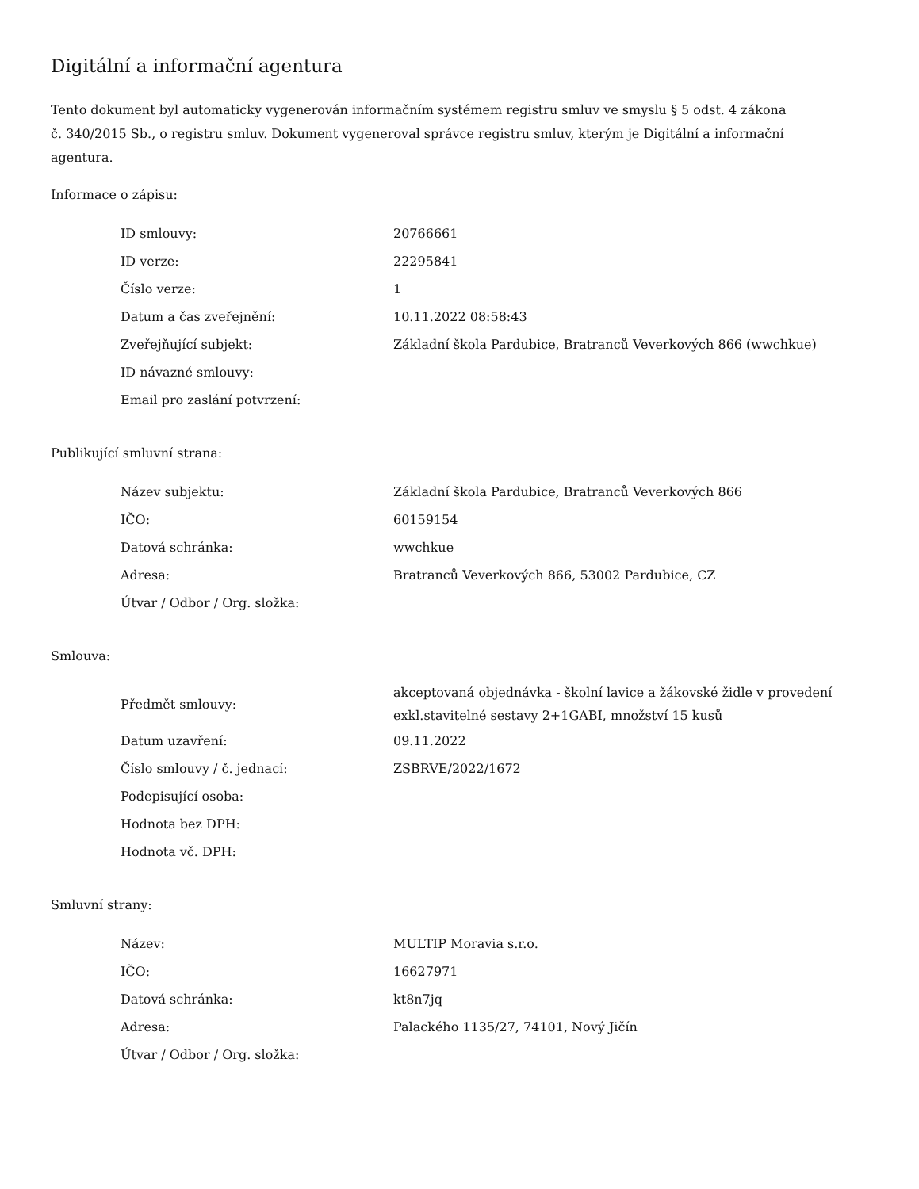Digitální a informační agentura
Tento dokument byl automaticky vygenerován informačním systémem registru smluv ve smyslu § 5 odst. 4 zákona
č. 340/2015 Sb., o registru smluv. Dokument vygeneroval správce registru smluv, kterým je Digitální a informační agentura.
Informace o zápisu:
| ID smlouvy: | 20766661 |
| ID verze: | 22295841 |
| Číslo verze: | 1 |
| Datum a čas zveřejnění: | 10.11.2022 08:58:43 |
| Zveřejňující subjekt: | Základní škola Pardubice, Bratranců Veverkových 866 (wwchkue) |
| ID návazné smlouvy: | |
| Email pro zaslání potvrzení: | |
Publikující smluvní strana:
| Název subjektu: | Základní škola Pardubice, Bratranců Veverkových 866 |
| IČO: | 60159154 |
| Datová schránka: | wwchkue |
| Adresa: | Bratranců Veverkových 866, 53002 Pardubice, CZ |
| Útvar / Odbor / Org. složka: | |
Smlouva:
| Předmět smlouvy: | akceptovaná objednávka - školní lavice a žákovské židle v provedení exkl.stavitelné sestavy 2+1GABI, množství 15 kusů |
| Datum uzavření: | 09.11.2022 |
| Číslo smlouvy / č. jednací: | ZSBRVE/2022/1672 |
| Podepisující osoba: | |
| Hodnota bez DPH: | |
| Hodnota vč. DPH: | |
Smluvní strany:
| Název: | MULTIP Moravia s.r.o. |
| IČO: | 16627971 |
| Datová schránka: | kt8n7jq |
| Adresa: | Palackého 1135/27, 74101, Nový Jičín |
| Útvar / Odbor / Org. složka: | |